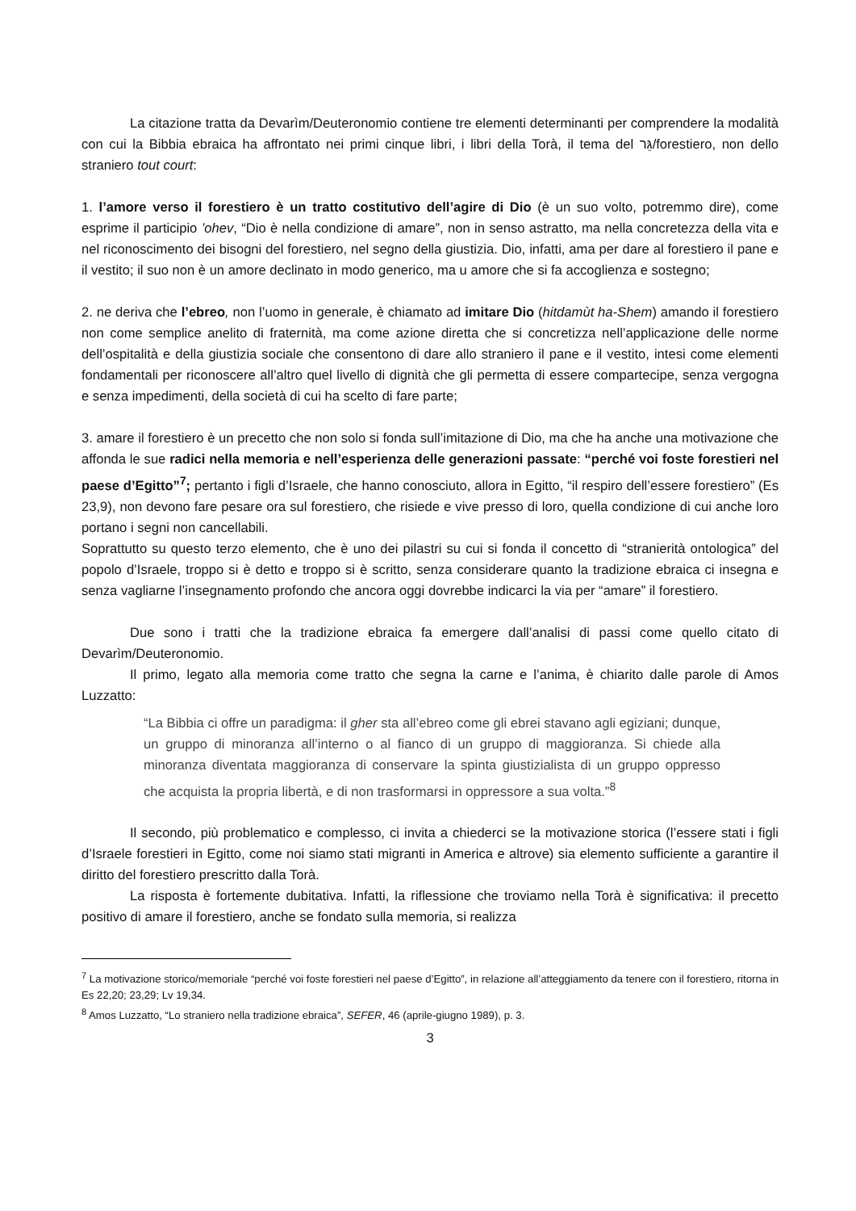La citazione tratta da Devarìm/Deuteronomio contiene tre elementi determinanti per comprendere la modalità con cui la Bibbia ebraica ha affrontato nei primi cinque libri, i libri della Torà, il tema del גֵּר/forestiero, non dello straniero tout court:
1. l’amore verso il forestiero è un tratto costitutivo dell’agire di Dio (è un suo volto, potremmo dire), come esprime il participio ’ohev, “Dio è nella condizione di amare”, non in senso astratto, ma nella concretezza della vita e nel riconoscimento dei bisogni del forestiero, nel segno della giustizia. Dio, infatti, ama per dare al forestiero il pane e il vestito; il suo non è un amore declinato in modo generico, ma u amore che si fa accoglienza e sostegno;
2. ne deriva che l’ebreo, non l’uomo in generale, è chiamato ad imitare Dio (hitdamùt ha-Shem) amando il forestiero non come semplice anelito di fraternità, ma come azione diretta che si concretizza nell’applicazione delle norme dell’ospitalità e della giustizia sociale che consentono di dare allo straniero il pane e il vestito, intesi come elementi fondamentali per riconoscere all’altro quel livello di dignità che gli permetta di essere compartecipe, senza vergogna e senza impedimenti, della società di cui ha scelto di fare parte;
3. amare il forestiero è un precetto che non solo si fonda sull’imitazione di Dio, ma che ha anche una motivazione che affonda le sue radici nella memoria e nell’esperienza delle generazioni passate: “perché voi foste forestieri nel paese d’Egitto”<sup>7</sup>; pertanto i figli d’Israele, che hanno conosciuto, allora in Egitto, “il respiro dell’essere forestiero” (Es 23,9), non devono fare pesare ora sul forestiero, che risiede e vive presso di loro, quella condizione di cui anche loro portano i segni non cancellabili.
Soprattutto su questo terzo elemento, che è uno dei pilastri su cui si fonda il concetto di “stranierità ontologica” del popolo d’Israele, troppo si è detto e troppo si è scritto, senza considerare quanto la tradizione ebraica ci insegna e senza vagliarne l’insegnamento profondo che ancora oggi dovrebbe indicarci la via per “amare” il forestiero.
Due sono i tratti che la tradizione ebraica fa emergere dall’analisi di passi come quello citato di Devarìm/Deuteronomio.
Il primo, legato alla memoria come tratto che segna la carne e l’anima, è chiarito dalle parole di Amos Luzzatto:
“La Bibbia ci offre un paradigma: il gher sta all’ebreo come gli ebrei stavano agli egiziani; dunque, un gruppo di minoranza all’interno o al fianco di un gruppo di maggioranza. Si chiede alla minoranza diventata maggioranza di conservare la spinta giustizialista di un gruppo oppresso che acquista la propria libertà, e di non trasformarsi in oppressore a sua volta.”<sup>8</sup>
Il secondo, più problematico e complesso, ci invita a chiederci se la motivazione storica (l’essere stati i figli d’Israele forestieri in Egitto, come noi siamo stati migranti in America e altrove) sia elemento sufficiente a garantire il diritto del forestiero prescritto dalla Torà.
La risposta è fortemente dubitativa. Infatti, la riflessione che troviamo nella Torà è significativa: il precetto positivo di amare il forestiero, anche se fondato sulla memoria, si realizza
<sup>7</sup> La motivazione storico/memoriale “perché voi foste forestieri nel paese d’Egitto”, in relazione all’atteggiamento da tenere con il forestiero, ritorna in Es 22,20; 23,29; Lv 19,34.
<sup>8</sup> Amos Luzzatto, “Lo straniero nella tradizione ebraica”, SEFER, 46 (aprile-giugno 1989), p. 3.
3